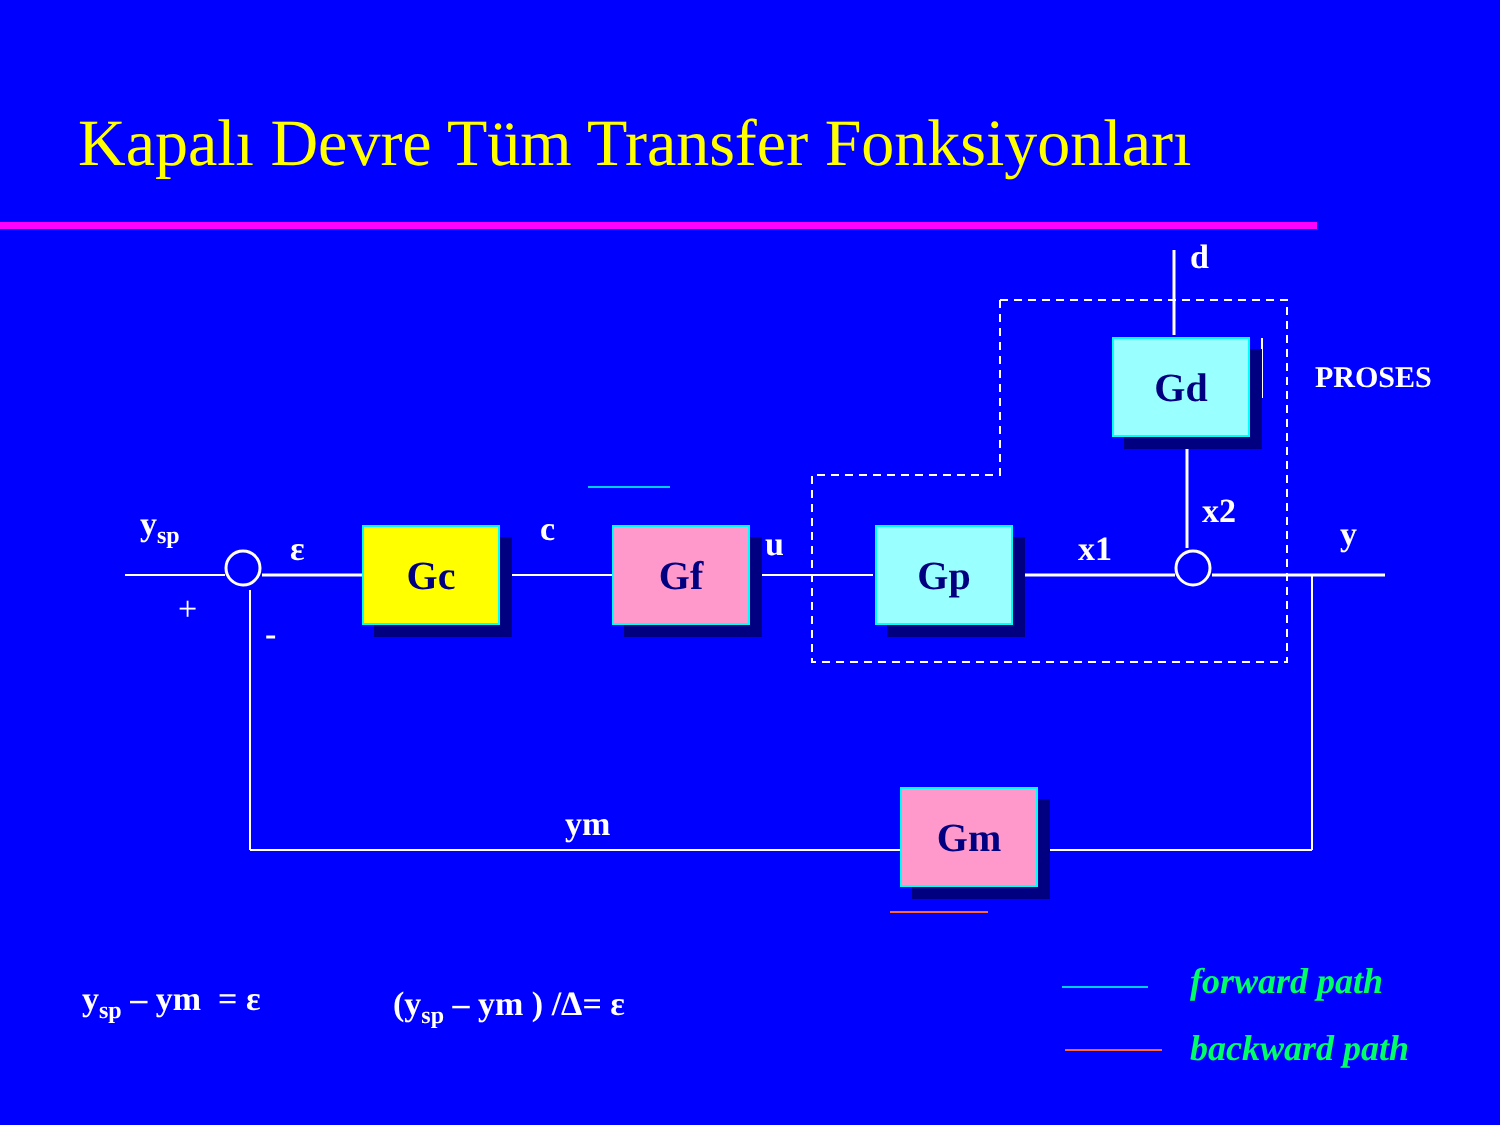Kapalı Devre Tüm Transfer Fonksiyonları
Gc Gf Gp
Gd
Gm
y<sub>sp</sub>
ε
+
-
c u x1
x2
y
d
PROSES
ym
y<sub>sp</sub> – ym = ε (y<sub>sp</sub> – ym ) /Δ= ε
forward path
backward path